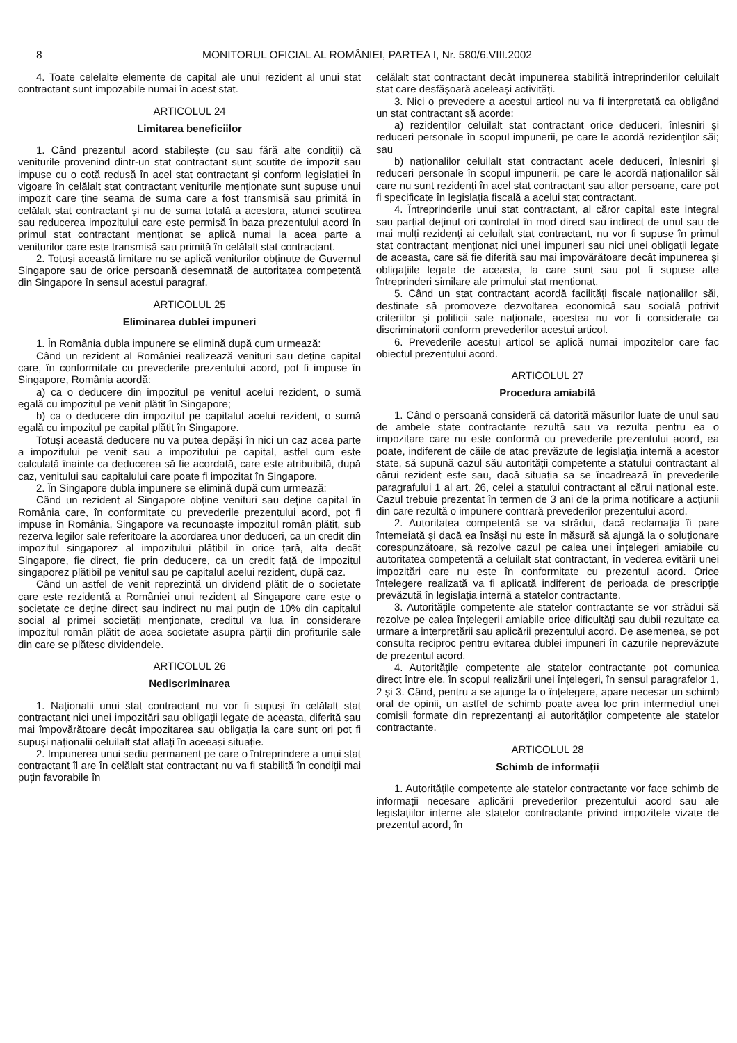8 MONITORUL OFICIAL AL ROMÂNIEI, PARTEA I, Nr. 580/6.VIII.2002
4. Toate celelalte elemente de capital ale unui rezident al unui stat contractant sunt impozabile numai în acest stat.
ARTICOLUL 24
Limitarea beneficiilor
1. Când prezentul acord stabilește (cu sau fără alte condiții) că veniturile provenind dintr-un stat contractant sunt scutite de impozit sau impuse cu o cotă redusă în acel stat contractant și conform legislației în vigoare în celălalt stat contractant veniturile menționate sunt supuse unui impozit care ține seama de suma care a fost transmisă sau primită în celălalt stat contractant și nu de suma totală a acestora, atunci scutirea sau reducerea impozitului care este permisă în baza prezentului acord în primul stat contractant menționat se aplică numai la acea parte a veniturilor care este transmisă sau primită în celălalt stat contractant.
2. Totuși această limitare nu se aplică veniturilor obținute de Guvernul Singapore sau de orice persoană desemnată de autoritatea competentă din Singapore în sensul acestui paragraf.
ARTICOLUL 25
Eliminarea dublei impuneri
1. În România dubla impunere se elimină după cum urmează:
Când un rezident al României realizează venituri sau deține capital care, în conformitate cu prevederile prezentului acord, pot fi impuse în Singapore, România acordă:
a) ca o deducere din impozitul pe venitul acelui rezident, o sumă egală cu impozitul pe venit plătit în Singapore;
b) ca o deducere din impozitul pe capitalul acelui rezident, o sumă egală cu impozitul pe capital plătit în Singapore.
Totuși această deducere nu va putea depăși în nici un caz acea parte a impozitului pe venit sau a impozitului pe capital, astfel cum este calculată înainte ca deducerea să fie acordată, care este atribuibilă, după caz, venitului sau capitalului care poate fi impozitat în Singapore.
2. În Singapore dubla impunere se elimină după cum urmează:
Când un rezident al Singapore obține venituri sau deține capital în România care, în conformitate cu prevederile prezentului acord, pot fi impuse în România, Singapore va recunoaște impozitul român plătit, sub rezerva legilor sale referitoare la acordarea unor deduceri, ca un credit din impozitul singaporez al impozitului plătibil în orice țară, alta decât Singapore, fie direct, fie prin deducere, ca un credit față de impozitul singaporez plătibil pe venitul sau pe capitalul acelui rezident, după caz.
Când un astfel de venit reprezintă un dividend plătit de o societate care este rezidentă a României unui rezident al Singapore care este o societate ce deține direct sau indirect nu mai puțin de 10% din capitalul social al primei societăți menționate, creditul va lua în considerare impozitul român plătit de acea societate asupra părții din profiturile sale din care se plătesc dividendele.
ARTICOLUL 26
Nediscriminarea
1. Naționalii unui stat contractant nu vor fi supuși în celălalt stat contractant nici unei impozitări sau obligații legate de aceasta, diferită sau mai împovărătoare decât impozitarea sau obligația la care sunt ori pot fi supuși naționalii celuilalt stat aflați în aceeași situație.
2. Impunerea unui sediu permanent pe care o întreprindere a unui stat contractant îl are în celălalt stat contractant nu va fi stabilită în condiții mai puțin favorabile în
celălalt stat contractant decât impunerea stabilită întreprinderilor celuilalt stat care desfășoară aceleași activități.
3. Nici o prevedere a acestui articol nu va fi interpretată ca obligând un stat contractant să acorde:
a) rezidenților celuilalt stat contractant orice deduceri, înlesniri și reduceri personale în scopul impunerii, pe care le acordă rezidenților săi; sau
b) naționalilor celuilalt stat contractant acele deduceri, înlesniri și reduceri personale în scopul impunerii, pe care le acordă naționalilor săi care nu sunt rezidenți în acel stat contractant sau altor persoane, care pot fi specificate în legislația fiscală a acelui stat contractant.
4. Întreprinderile unui stat contractant, al căror capital este integral sau parțial deținut ori controlat în mod direct sau indirect de unul sau de mai mulți rezidenți ai celuilalt stat contractant, nu vor fi supuse în primul stat contractant menționat nici unei impuneri sau nici unei obligații legate de aceasta, care să fie diferită sau mai împovărătoare decât impunerea și obligațiile legate de aceasta, la care sunt sau pot fi supuse alte întreprinderi similare ale primului stat menționat.
5. Când un stat contractant acordă facilități fiscale naționalilor săi, destinate să promoveze dezvoltarea economică sau socială potrivit criteriilor și politicii sale naționale, acestea nu vor fi considerate ca discriminatorii conform prevederilor acestui articol.
6. Prevederile acestui articol se aplică numai impozitelor care fac obiectul prezentului acord.
ARTICOLUL 27
Procedura amiabilă
1. Când o persoană consideră că datorită măsurilor luate de unul sau de ambele state contractante rezultă sau va rezulta pentru ea o impozitare care nu este conformă cu prevederile prezentului acord, ea poate, indiferent de căile de atac prevăzute de legislația internă a acestor state, să supună cazul său autorității competente a statului contractant al cărui rezident este sau, dacă situația sa se încadrează în prevederile paragrafului 1 al art. 26, celei a statului contractant al cărui național este. Cazul trebuie prezentat în termen de 3 ani de la prima notificare a acțiunii din care rezultă o impunere contrară prevederilor prezentului acord.
2. Autoritatea competentă se va strădui, dacă reclamația îi pare întemeiată și dacă ea însăși nu este în măsură să ajungă la o soluționare corespunzătoare, să rezolve cazul pe calea unei înțelegeri amiabile cu autoritatea competentă a celuilalt stat contractant, în vederea evitării unei impozitări care nu este în conformitate cu prezentul acord. Orice înțelegere realizată va fi aplicată indiferent de perioada de prescripție prevăzută în legislația internă a statelor contractante.
3. Autoritățile competente ale statelor contractante se vor strădui să rezolve pe calea înțelegerii amiabile orice dificultăți sau dubii rezultate ca urmare a interpretării sau aplicării prezentului acord. De asemenea, se pot consulta reciproc pentru evitarea dublei impuneri în cazurile neprevăzute de prezentul acord.
4. Autoritățile competente ale statelor contractante pot comunica direct între ele, în scopul realizării unei înțelegeri, în sensul paragrafelor 1, 2 și 3. Când, pentru a se ajunge la o înțelegere, apare necesar un schimb oral de opinii, un astfel de schimb poate avea loc prin intermediul unei comisii formate din reprezentanți ai autorităților competente ale statelor contractante.
ARTICOLUL 28
Schimb de informații
1. Autoritățile competente ale statelor contractante vor face schimb de informații necesare aplicării prevederilor prezentului acord sau ale legislațiilor interne ale statelor contractante privind impozitele vizate de prezentul acord, în